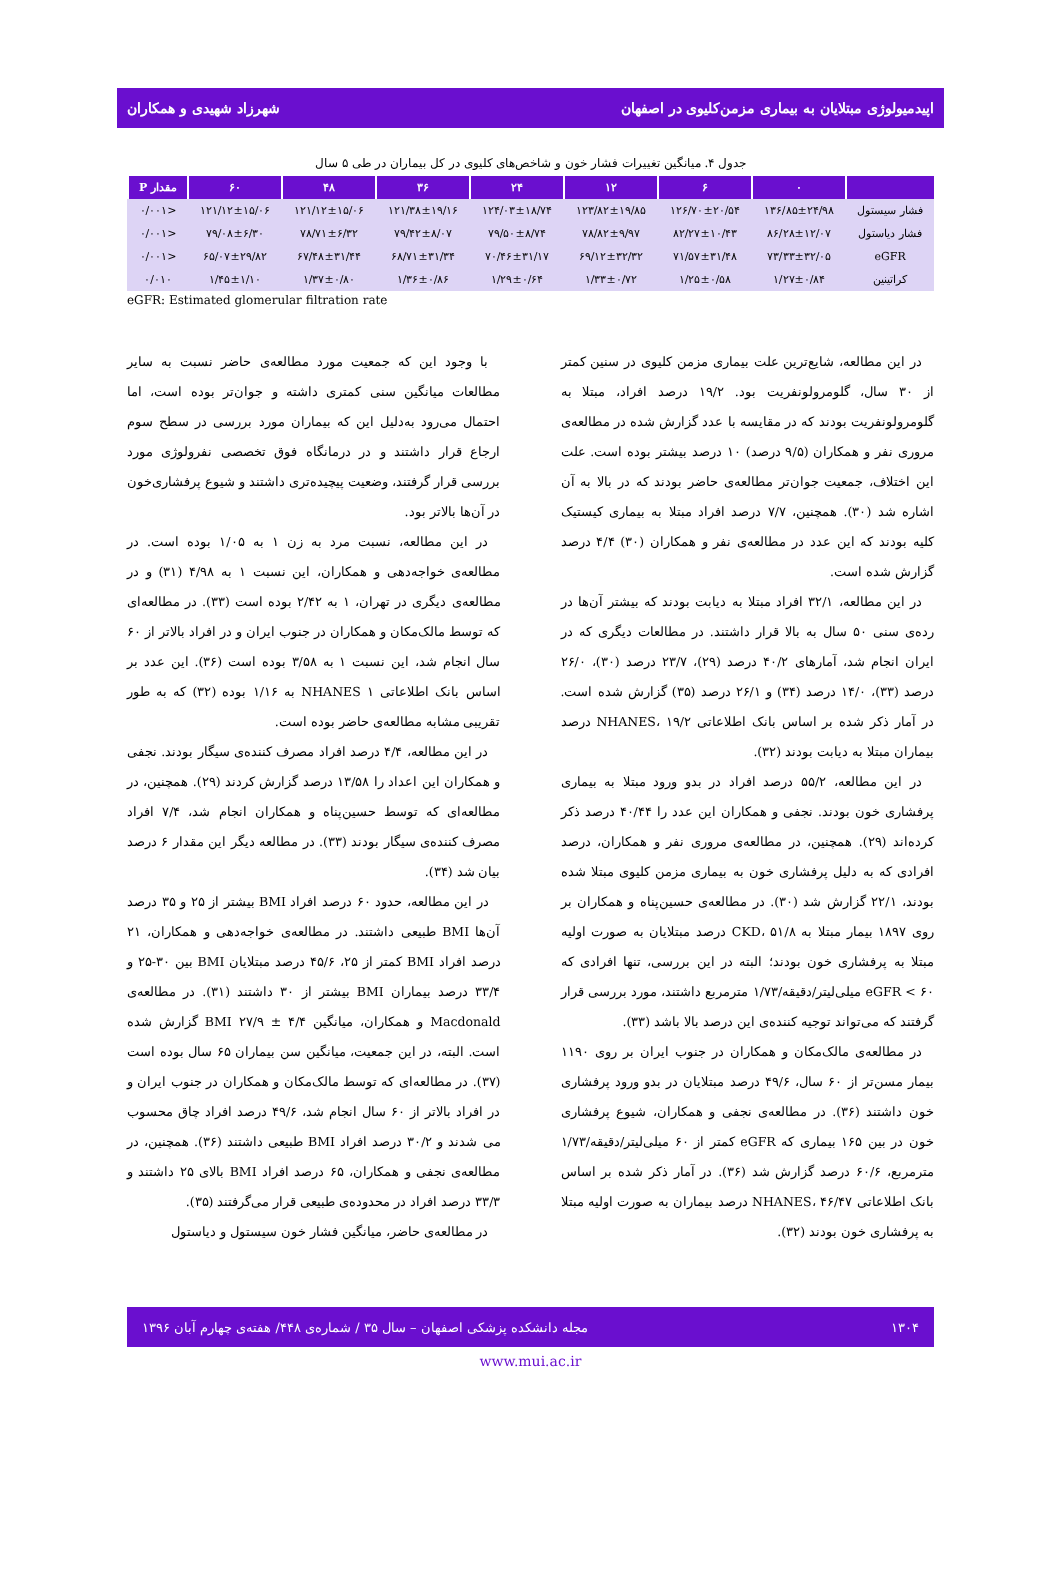اپیدمیولوژی مبتلایان به بیماری مزمن‌کلیوی در اصفهان شهرزاد شهیدی و همکاران
جدول ۴. میانگین تغییرات فشار خون و شاخص‌های کلیوی در کل بیماران در طی ۵ سال
| | ۰ | ۶ | ۱۲ | ۲۴ | ۳۶ | ۴۸ | ۶۰ | مقدار P |
| --- | --- | --- | --- | --- | --- | --- | --- | --- |
| فشار سیستول | ۱۳۶/۸۵±۲۴/۹۸ | ۱۲۶/۷۰±۲۰/۵۴ | ۱۲۳/۸۲±۱۹/۸۵ | ۱۲۴/۰۳±۱۸/۷۴ | ۱۲۱/۳۸±۱۹/۱۶ | ۱۲۱/۱۲±۱۵/۰۶ | ۱۲۱/۱۲±۱۵/۰۶ | <۰/۰۰۱ |
| فشار دیاستول | ۸۶/۲۸±۱۲/۰۷ | ۸۲/۲۷±۱۰/۴۳ | ۷۸/۸۲±۹/۹۷ | ۷۹/۵۰±۸/۷۴ | ۷۹/۴۲±۸/۰۷ | ۷۸/۷۱±۶/۳۲ | ۷۹/۰۸±۶/۳۰ | <۰/۰۰۱ |
| eGFR | ۷۳/۳۳±۳۲/۰۵ | ۷۱/۵۷±۳۱/۴۸ | ۶۹/۱۲±۳۲/۳۲ | ۷۰/۴۶±۳۱/۱۷ | ۶۸/۷۱±۳۱/۳۴ | ۶۷/۴۸±۳۱/۴۴ | ۶۵/۰۷±۲۹/۸۲ | <۰/۰۰۱ |
| کراتینین | ۱/۲۷±۰/۸۴ | ۱/۲۵±۰/۵۸ | ۱/۳۳±۰/۷۲ | ۱/۲۹±۰/۶۴ | ۱/۳۶±۰/۸۶ | ۱/۳۷±۰/۸۰ | ۱/۴۵±۱/۱۰ | ۰/۰۱۰ |
eGFR: Estimated glomerular filtration rate
در این مطالعه، شایع‌ترین علت بیماری مزمن کلیوی در سنین کمتر از ۳۰ سال، گلومرولونفریت بود. ۱۹/۲ درصد افراد، مبتلا به گلومرولونفریت بودند که در مقایسه با عدد گزارش شده در مطالعه‌ی مروری نفر و همکاران (۹/۵ درصد) ۱۰ درصد بیشتر بوده است. علت این اختلاف، جمعیت جوان‌تر مطالعه‌ی حاضر بودند که در بالا به آن اشاره شد (۳۰). همچنین، ۷/۷ درصد افراد مبتلا به بیماری کیستیک کلیه بودند که این عدد در مطالعه‌ی نفر و همکاران (۳۰) ۴/۴ درصد گزارش شده است.
در این مطالعه، ۳۲/۱ افراد مبتلا به دیابت بودند که بیشتر آن‌ها در رده‌ی سنی ۵۰ سال به بالا قرار داشتند. در مطالعات دیگری که در ایران انجام شد، آمارهای ۴۰/۲ درصد (۲۹)، ۲۳/۷ درصد (۳۰)، ۲۶/۰ درصد (۳۳)، ۱۴/۰ درصد (۳۴) و ۲۶/۱ درصد (۳۵) گزارش شده است. در آمار ذکر شده بر اساس بانک اطلاعاتی NHANES، ۱۹/۲ درصد بیماران مبتلا به دیابت بودند (۳۲).
در این مطالعه، ۵۵/۲ درصد افراد در بدو ورود مبتلا به بیماری پرفشاری خون بودند. نجفی و همکاران این عدد را ۴۰/۴۴ درصد ذکر کرده‌اند (۲۹). همچنین، در مطالعه‌ی مروری نفر و همکاران، درصد افرادی که به دلیل پرفشاری خون به بیماری مزمن کلیوی مبتلا شده بودند، ۲۲/۱ گزارش شد (۳۰). در مطالعه‌ی حسین‌پناه و همکاران بر روی ۱۸۹۷ بیمار مبتلا به CKD، ۵۱/۸ درصد مبتلایان به صورت اولیه مبتلا به پرفشاری خون بودند؛ البته در این بررسی، تنها افرادی که eGFR < ۶۰ میلی‌لیتر/دقیقه/۱/۷۳ مترمربع داشتند، مورد بررسی قرار گرفتند که می‌تواند توجیه کننده‌ی این درصد بالا باشد (۳۳).
در مطالعه‌ی مالک‌مکان و همکاران در جنوب ایران بر روی ۱۱۹۰ بیمار مسن‌تر از ۶۰ سال، ۴۹/۶ درصد مبتلایان در بدو ورود پرفشاری خون داشتند (۳۶). در مطالعه‌ی نجفی و همکاران، شیوع پرفشاری خون در بین ۱۶۵ بیماری که eGFR کمتر از ۶۰ میلی‌لیتر/دقیقه/۱/۷۳ مترمربع، ۶۰/۶ درصد گزارش شد (۳۶). در آمار ذکر شده بر اساس بانک اطلاعاتی NHANES، ۴۶/۴۷ درصد بیماران به صورت اولیه مبتلا به پرفشاری خون بودند (۳۲).
با وجود این که جمعیت مورد مطالعه‌ی حاضر نسبت به سایر مطالعات میانگین سنی کمتری داشته و جوان‌تر بوده است، اما احتمال می‌رود به‌دلیل این که بیماران مورد بررسی در سطح سوم ارجاع قرار داشتند و در درمانگاه فوق تخصصی نفرولوژی مورد بررسی قرار گرفتند، وضعیت پیچیده‌تری داشتند و شیوع پرفشاری‌خون در آن‌ها بالاتر بود.
در این مطالعه، نسبت مرد به زن ۱ به ۱/۰۵ بوده است. در مطالعه‌ی خواجه‌دهی و همکاران، این نسبت ۱ به ۴/۹۸ (۳۱) و در مطالعه‌ی دیگری در تهران، ۱ به ۲/۴۲ بوده است (۳۳). در مطالعه‌ای که توسط مالک‌مکان و همکاران در جنوب ایران و در افراد بالاتر از ۶۰ سال انجام شد، این نسبت ۱ به ۳/۵۸ بوده است (۳۶). این عدد بر اساس بانک اطلاعاتی NHANES ۱ به ۱/۱۶ بوده (۳۲) که به طور تقریبی مشابه مطالعه‌ی حاضر بوده است.
در این مطالعه، ۴/۴ درصد افراد مصرف کننده‌ی سیگار بودند. نجفی و همکاران این اعداد را ۱۳/۵۸ درصد گزارش کردند (۲۹). همچنین، در مطالعه‌ای که توسط حسین‌پناه و همکاران انجام شد، ۷/۴ افراد مصرف کننده‌ی سیگار بودند (۳۳). در مطالعه دیگر این مقدار ۶ درصد بیان شد (۳۴).
در این مطالعه، حدود ۶۰ درصد افراد BMI بیشتر از ۲۵ و ۳۵ درصد آن‌ها BMI طبیعی داشتند. در مطالعه‌ی خواجه‌دهی و همکاران، ۲۱ درصد افراد BMI کمتر از ۲۵، ۴۵/۶ درصد مبتلایان BMI بین ۳۰-۲۵ و ۳۳/۴ درصد بیماران BMI بیشتر از ۳۰ داشتند (۳۱). در مطالعه‌ی Macdonald و همکاران، میانگین BMI ۲۷/۹ ± ۴/۴ گزارش شده است. البته، در این جمعیت، میانگین سن بیماران ۶۵ سال بوده است (۳۷). در مطالعه‌ای که توسط مالک‌مکان و همکاران در جنوب ایران و در افراد بالاتر از ۶۰ سال انجام شد، ۴۹/۶ درصد افراد چاق محسوب می شدند و ۳۰/۲ درصد افراد BMI طبیعی داشتند (۳۶). همچنین، در مطالعه‌ی نجفی و همکاران، ۶۵ درصد افراد BMI بالای ۲۵ داشتند و ۳۳/۳ درصد افراد در محدوده‌ی طبیعی قرار می‌گرفتند (۳۵).
در مطالعه‌ی حاضر، میانگین فشار خون سیستول و دیاستول
۱۳۰۴ مجله دانشکده پزشکی اصفهان – سال ۳۵ / شماره‌ی ۴۴۸/ هفته‌ی چهارم آبان ۱۳۹۶
www.mui.ac.ir